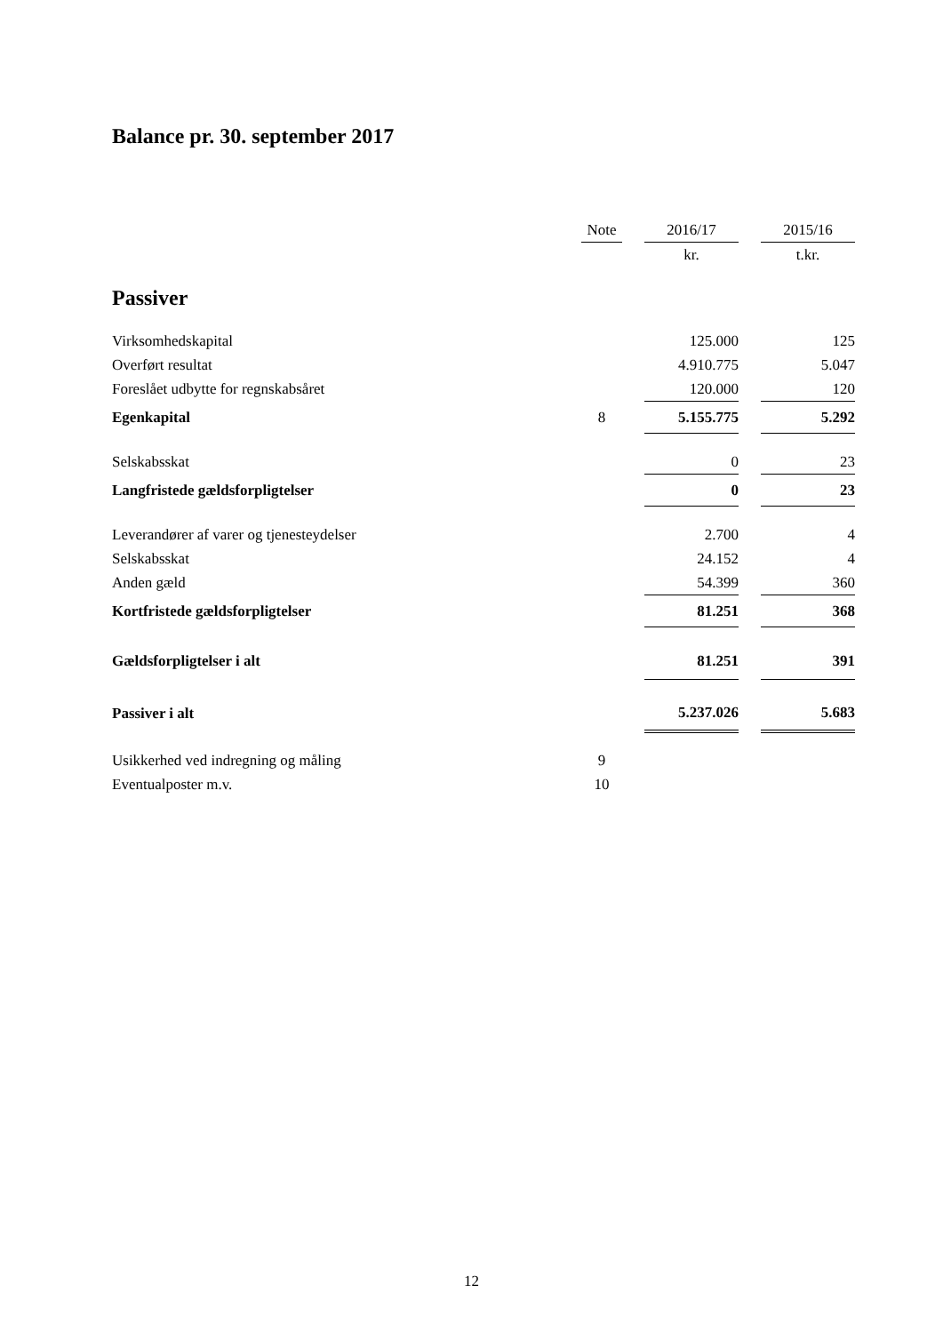Balance pr. 30. september 2017
| | Note | | 2016/17 | | 2015/16 |
| | | | kr. | | t.kr. |
| Passiver | | | | | |
| Virksomhedskapital | | | 125.000 | | 125 |
| Overført resultat | | | 4.910.775 | | 5.047 |
| Foreslået udbytte for regnskabsåret | | | 120.000 | | 120 |
| Egenkapital | 8 | | 5.155.775 | | 5.292 |
| Selskabsskat | | | 0 | | 23 |
| Langfristede gældsforpligtelser | | | 0 | | 23 |
| Leverandører af varer og tjenesteydelser | | | 2.700 | | 4 |
| Selskabsskat | | | 24.152 | | 4 |
| Anden gæld | | | 54.399 | | 360 |
| Kortfristede gældsforpligtelser | | | 81.251 | | 368 |
| Gældsforpligtelser i alt | | | 81.251 | | 391 |
| Passiver i alt | | | 5.237.026 | | 5.683 |
| Usikkerhed ved indregning og måling | 9 | | | | |
| Eventualposter m.v. | 10 | | | | |
12